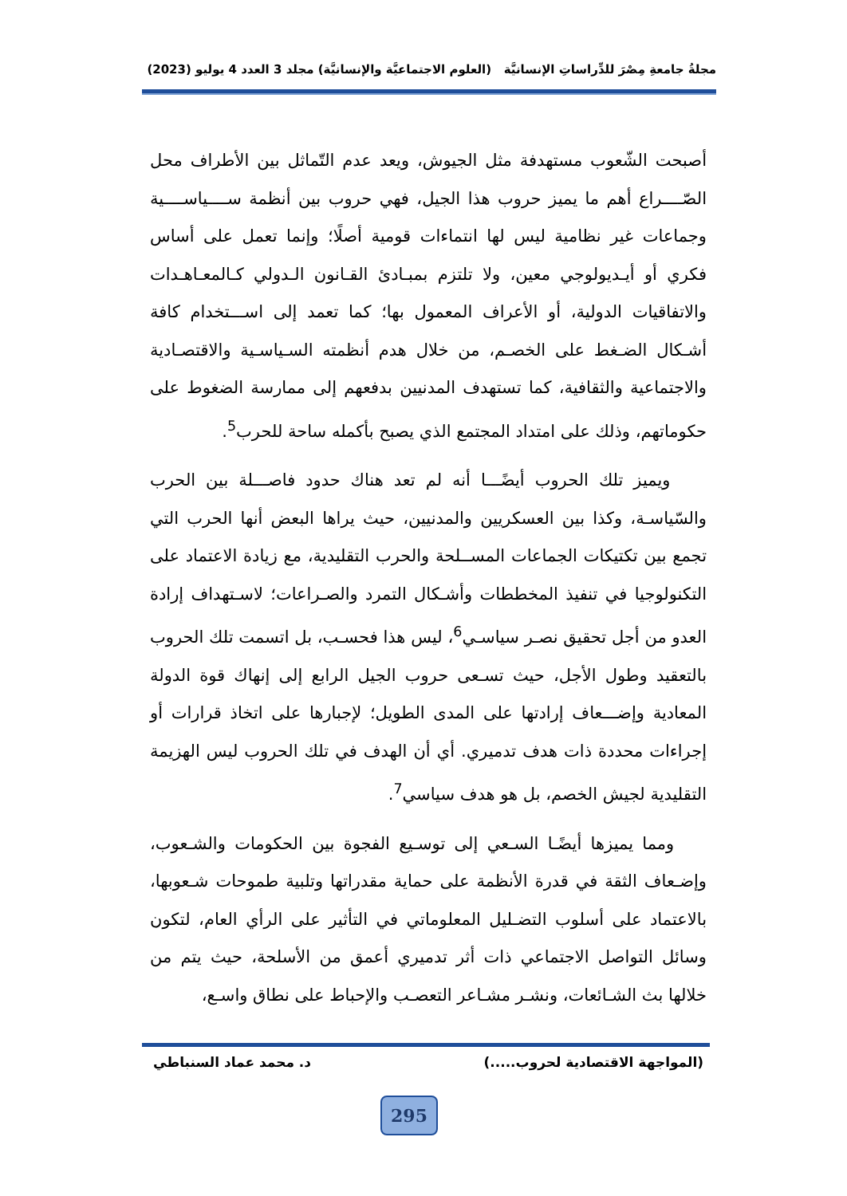مجلةُ جامعةِ مِصْرَ للدِّراساتِ الإنسانيَّة (العلوم الاجتماعيَّة والإنسانيَّة) مجلد 3 العدد 4 يوليو (2023)
أصبحت الشّعوب مستهدفة مثل الجيوش، ويعد عدم التّماثل بين الأطراف محل الصّــــراع أهم ما يميز حروب هذا الجيل، فهي حروب بين أنظمة ســــياســــية وجماعات غير نظامية ليس لها انتماءات قومية أصلًا؛ وإنما تعمل على أساس فكري أو أيـديولوجي معين، ولا تلتزم بمبـادئ القـانون الـدولي كـالمعـاهـدات والاتفاقيات الدولية، أو الأعراف المعمول بها؛ كما تعمد إلى اســـتخدام كافة أشـكال الضـغط على الخصـم، من خلال هدم أنظمته السـياسـية والاقتصـادية والاجتماعية والثقافية، كما تستهدف المدنيين بدفعهم إلى ممارسة الضغوط على حكوماتهم، وذلك على امتداد المجتمع الذي يصبح بأكمله ساحة للحرب<sup>5</sup>.
ويميز تلك الحروب أيضًـــا أنه لم تعد هناك حدود فاصـــلة بين الحرب والسّياسـة، وكذا بين العسكريين والمدنيين، حيث يراها البعض أنها الحرب التي تجمع بين تكتيكات الجماعات المســلحة والحرب التقليدية، مع زيادة الاعتماد على التكنولوجيا في تنفيذ المخططات وأشـكال التمرد والصـراعات؛ لاسـتهداف إرادة العدو من أجل تحقيق نصـر سياسـي<sup>6</sup>، ليس هذا فحسـب، بل اتسمت تلك الحروب بالتعقيد وطول الأجل، حيث تسـعى حروب الجيل الرابع إلى إنهاك قوة الدولة المعادية وإضـــعاف إرادتها على المدى الطويل؛ لإجبارها على اتخاذ قرارات أو إجراءات محددة ذات هدف تدميري. أي أن الهدف في تلك الحروب ليس الهزيمة التقليدية لجيش الخصم، بل هو هدف سياسي<sup>7</sup>.
ومما يميزها أيضًـا السـعي إلى توسـيع الفجوة بين الحكومات والشـعوب، وإضـعاف الثقة في قدرة الأنظمة على حماية مقدراتها وتلبية طموحات شـعوبها، بالاعتماد على أسلوب التضـليل المعلوماتي في التأثير على الرأي العام، لتكون وسائل التواصل الاجتماعي ذات أثر تدميري أعمق من الأسلحة، حيث يتم من خلالها بث الشـائعات، ونشـر مشـاعر التعصـب والإحباط على نطاق واسـع،
(المواجهة الاقتصادية لحروب.....) د. محمد عماد السنباطي
295